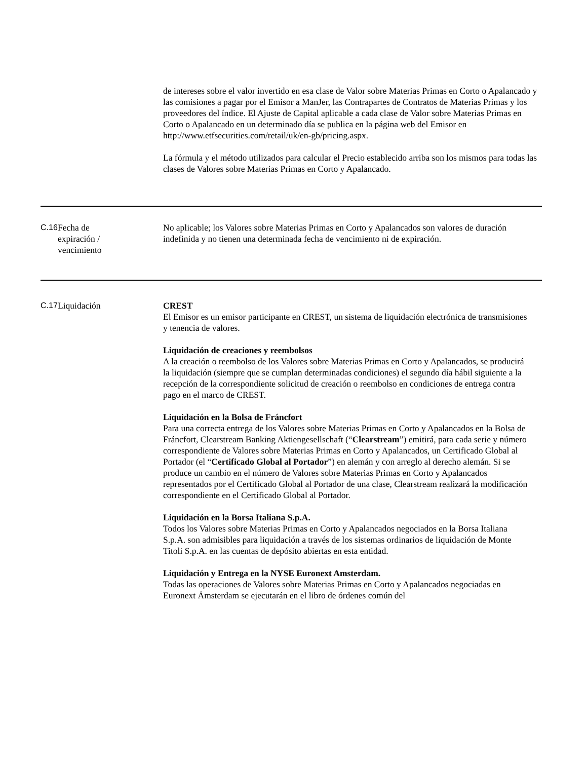de intereses sobre el valor invertido en esa clase de Valor sobre Materias Primas en Corto o Apalancado y las comisiones a pagar por el Emisor a ManJer, las Contrapartes de Contratos de Materias Primas y los proveedores del índice. El Ajuste de Capital aplicable a cada clase de Valor sobre Materias Primas en Corto o Apalancado en un determinado día se publica en la página web del Emisor en http://www.etfsecurities.com/retail/uk/en-gb/pricing.aspx.
La fórmula y el método utilizados para calcular el Precio establecido arriba son los mismos para todas las clases de Valores sobre Materias Primas en Corto y Apalancado.
| C.16 | Fecha de expiración / vencimiento | No aplicable; los Valores sobre Materias Primas en Corto y Apalancados son valores de duración indefinida y no tienen una determinada fecha de vencimiento ni de expiración. |
| C.17 | Liquidación | CREST El Emisor es un emisor participante en CREST, un sistema de liquidación electrónica de transmisiones y tenencia de valores. Liquidación de creaciones y reembolsos A la creación o reembolso de los Valores sobre Materias Primas en Corto y Apalancados, se producirá la liquidación (siempre que se cumplan determinadas condiciones) el segundo día hábil siguiente a la recepción de la correspondiente solicitud de creación o reembolso en condiciones de entrega contra pago en el marco de CREST. Liquidación en la Bolsa de Fráncfort Para una correcta entrega de los Valores sobre Materias Primas en Corto y Apalancados en la Bolsa de Fráncfort, Clearstream Banking Aktiengesellschaft (“ Clearstream ”) emitirá, para cada serie y número correspondiente de Valores sobre Materias Primas en Corto y Apalancados, un Certificado Global al Portador (el “ Certificado Global al Portador ”) en alemán y con arreglo al derecho alemán. Si se produce un cambio en el número de Valores sobre Materias Primas en Corto y Apalancados representados por el Certificado Global al Portador de una clase, Clearstream realizará la modificación correspondiente en el Certificado Global al Portador. Liquidación en la Borsa Italiana S.p.A. Todos los Valores sobre Materias Primas en Corto y Apalancados negociados en la Borsa Italiana S.p.A. son admisibles para liquidación a través de los sistemas ordinarios de liquidación de Monte Titoli S.p.A. en las cuentas de depósito abiertas en esta entidad. Liquidación y Entrega en la NYSE Euronext Amsterdam. Todas las operaciones de Valores sobre Materias Primas en Corto y Apalancados negociadas en Euronext Ámsterdam se ejecutarán en el libro de órdenes común del |